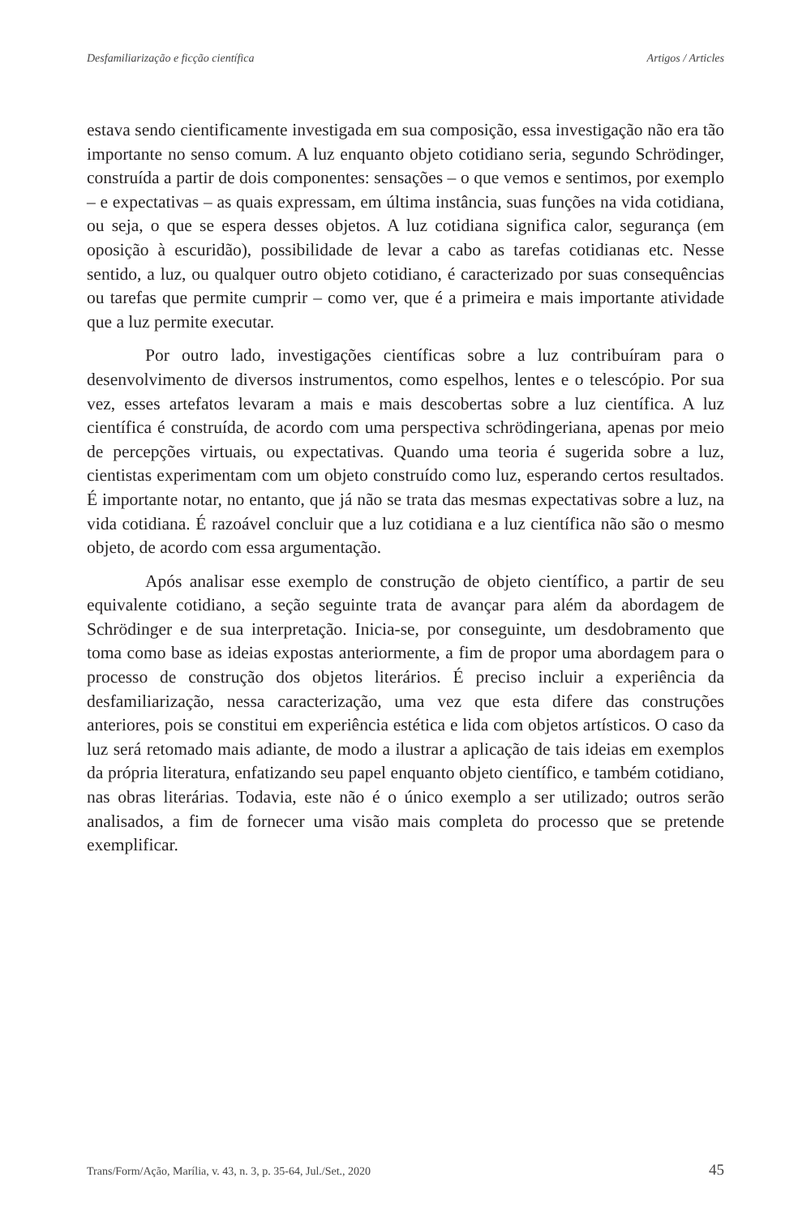Desfamiliarização e ficção científica Artigos / Articles
estava sendo cientificamente investigada em sua composição, essa investigação não era tão importante no senso comum. A luz enquanto objeto cotidiano seria, segundo Schrödinger, construída a partir de dois componentes: sensações – o que vemos e sentimos, por exemplo – e expectativas – as quais expressam, em última instância, suas funções na vida cotidiana, ou seja, o que se espera desses objetos. A luz cotidiana significa calor, segurança (em oposição à escuridão), possibilidade de levar a cabo as tarefas cotidianas etc. Nesse sentido, a luz, ou qualquer outro objeto cotidiano, é caracterizado por suas consequências ou tarefas que permite cumprir – como ver, que é a primeira e mais importante atividade que a luz permite executar.
Por outro lado, investigações científicas sobre a luz contribuíram para o desenvolvimento de diversos instrumentos, como espelhos, lentes e o telescópio. Por sua vez, esses artefatos levaram a mais e mais descobertas sobre a luz científica. A luz científica é construída, de acordo com uma perspectiva schrödingeriana, apenas por meio de percepções virtuais, ou expectativas. Quando uma teoria é sugerida sobre a luz, cientistas experimentam com um objeto construído como luz, esperando certos resultados. É importante notar, no entanto, que já não se trata das mesmas expectativas sobre a luz, na vida cotidiana. É razoável concluir que a luz cotidiana e a luz científica não são o mesmo objeto, de acordo com essa argumentação.
Após analisar esse exemplo de construção de objeto científico, a partir de seu equivalente cotidiano, a seção seguinte trata de avançar para além da abordagem de Schrödinger e de sua interpretação. Inicia-se, por conseguinte, um desdobramento que toma como base as ideias expostas anteriormente, a fim de propor uma abordagem para o processo de construção dos objetos literários. É preciso incluir a experiência da desfamiliarização, nessa caracterização, uma vez que esta difere das construções anteriores, pois se constitui em experiência estética e lida com objetos artísticos. O caso da luz será retomado mais adiante, de modo a ilustrar a aplicação de tais ideias em exemplos da própria literatura, enfatizando seu papel enquanto objeto científico, e também cotidiano, nas obras literárias. Todavia, este não é o único exemplo a ser utilizado; outros serão analisados, a fim de fornecer uma visão mais completa do processo que se pretende exemplificar.
Trans/Form/Ação, Marília, v. 43, n. 3, p. 35-64, Jul./Set., 2020 45